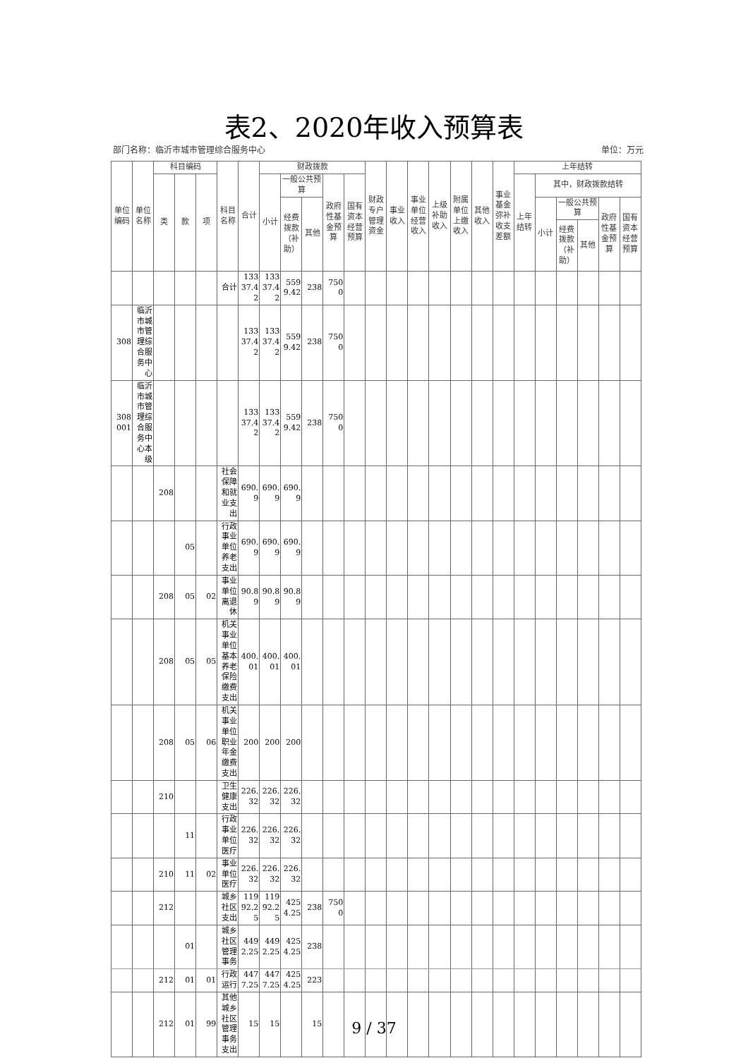表2、2020年收入预算表
部门名称：临沂市城市管理综合服务中心 单位：万元
| 单位编码 | 单位名称 | 科目编码 | | | 科目名称 | 合计 | 财政拨款 | | | | | 财政专户管理资金 | 事业收入 | 事业单位经营收入 | 上级补助收入 | 附属单位上缴收入 | 其他收入 | 事业基金弥补收支差额 | 上年结转 | | | | | |
| --- | --- | --- | --- | --- | --- | --- | --- | --- | --- | --- | --- | --- | --- | --- | --- | --- | --- | --- | --- | --- | --- | --- | --- | --- |
| | | 类 | 款 | 项 | | | 小计 | 一般公共预算 | | 政府性基金预算 | 国有资本经营预算 | | | | | | | | 上年结转 | 其中，财政拨款结转 | | | | |
| | | | | | | | | 经费拨款（补助） | 其他 | | | | | | | | | | | 小计 | 一般公共预算 | | 政府性基金预算 | 国有资本经营预算 |
| | | | | | | | | | | | | | | | | | | | | | 经费拨款（补助） | 其他 | | |
| | | | | | 合计 | 13337.42 | 13337.42 | 5599.42 | 238 | 7500 | | | | | | | | | | | | | | |
| 308 | 临沂市城市管理综合服务中心 | | | | | 13337.42 | 13337.42 | 5599.42 | 238 | 7500 | | | | | | | | | | | | | | |
| 308001 | 临沂市城市管理综合服务中心本级 | | | | | 13337.42 | 13337.42 | 5599.42 | 238 | 7500 | | | | | | | | | | | | | | |
| | | 208 | | | 社会保障和就业支出 | 690.9 | 690.9 | 690.9 | | | | | | | | | | | | | | | | |
| | | | 05 | | 行政事业单位养老支出 | 690.9 | 690.9 | 690.9 | | | | | | | | | | | | | | | | |
| | | 208 | 05 | 02 | 事业单位离退休 | 90.89 | 90.89 | 90.89 | | | | | | | | | | | | | | | | |
| | | 208 | 05 | 05 | 机关事业单位基本养老保险缴费支出 | 400.01 | 400.01 | 400.01 | | | | | | | | | | | | | | | | |
| | | 208 | 05 | 06 | 机关事业单位职业年金缴费支出 | 200 | 200 | 200 | | | | | | | | | | | | | | | | |
| | | 210 | | | 卫生健康支出 | 226.32 | 226.32 | 226.32 | | | | | | | | | | | | | | | | |
| | | | 11 | | 行政事业单位医疗 | 226.32 | 226.32 | 226.32 | | | | | | | | | | | | | | | | |
| | | 210 | 11 | 02 | 事业单位医疗 | 226.32 | 226.32 | 226.32 | | | | | | | | | | | | | | | | |
| | | 212 | | | 城乡社区支出 | 11992.25 | 11992.25 | 4254.25 | 238 | 7500 | | | | | | | | | | | | | | |
| | | | 01 | | 城乡社区管理事务 | 4492.25 | 4492.25 | 4254.25 | 238 | | | | | | | | | | | | | | | |
| | | 212 | 01 | 01 | 行政运行 | 4477.25 | 4477.25 | 4254.25 | 223 | | | | | | | | | | | | | | | |
| | | 212 | 01 | 99 | 其他城乡社区管理事务支出 | 15 | 15 | | 15 | | | | | | | | | | | | | | | |
9 / 37